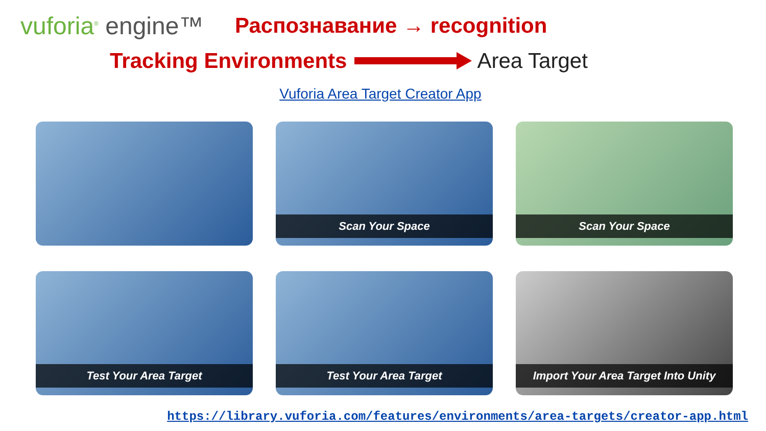vuforia<sup>®</sup> engine™
Распознавание → recognition
Tracking Environments Area Target
Vuforia Area Target Creator App
Scan Your Space
Scan Your Space
Test Your Area Target
Test Your Area Target
Import Your Area Target Into Unity
https://library.vuforia.com/features/environments/area-targets/creator-app.html